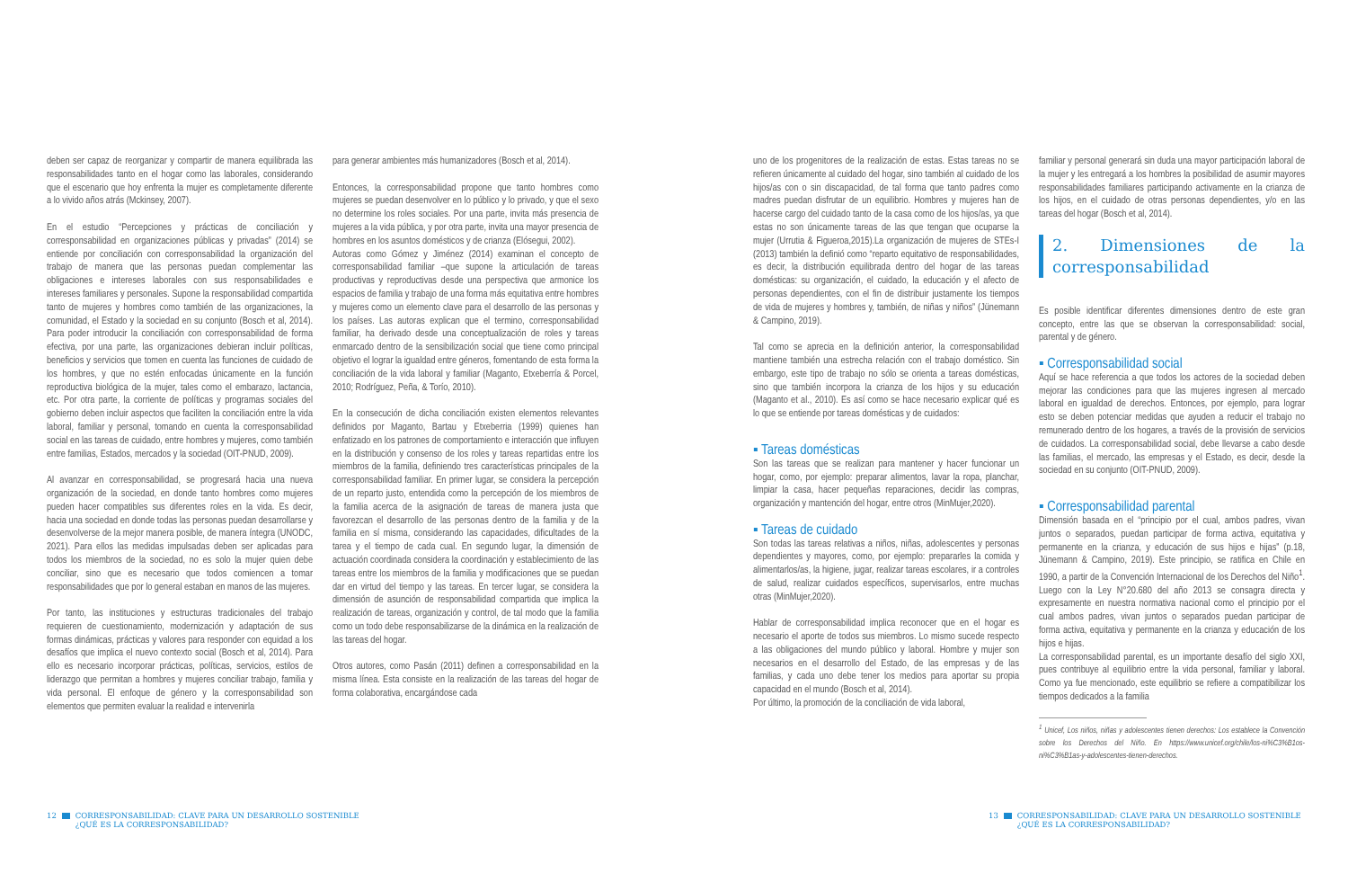deben ser capaz de reorganizar y compartir de manera equilibrada las responsabilidades tanto en el hogar como las laborales, considerando que el escenario que hoy enfrenta la mujer es completamente diferente a lo vivido años atrás (Mckinsey, 2007).
En el estudio “Percepciones y prácticas de conciliación y corresponsabilidad en organizaciones públicas y privadas” (2014) se entiende por conciliación con corresponsabilidad la organización del trabajo de manera que las personas puedan complementar las obligaciones e intereses laborales con sus responsabilidades e intereses familiares y personales. Supone la responsabilidad compartida tanto de mujeres y hombres como también de las organizaciones, la comunidad, el Estado y la sociedad en su conjunto (Bosch et al, 2014). Para poder introducir la conciliación con corresponsabilidad de forma efectiva, por una parte, las organizaciones debieran incluir políticas, beneficios y servicios que tomen en cuenta las funciones de cuidado de los hombres, y que no estén enfocadas únicamente en la función reproductiva biológica de la mujer, tales como el embarazo, lactancia, etc. Por otra parte, la corriente de políticas y programas sociales del gobierno deben incluir aspectos que faciliten la conciliación entre la vida laboral, familiar y personal, tomando en cuenta la corresponsabilidad social en las tareas de cuidado, entre hombres y mujeres, como también entre familias, Estados, mercados y la sociedad (OIT-PNUD, 2009).
Al avanzar en corresponsabilidad, se progresará hacia una nueva organización de la sociedad, en donde tanto hombres como mujeres pueden hacer compatibles sus diferentes roles en la vida. Es decir, hacia una sociedad en donde todas las personas puedan desarrollarse y desenvolverse de la mejor manera posible, de manera íntegra (UNODC, 2021). Para ellos las medidas impulsadas deben ser aplicadas para todos los miembros de la sociedad, no es solo la mujer quien debe conciliar, sino que es necesario que todos comiencen a tomar responsabilidades que por lo general estaban en manos de las mujeres.
Por tanto, las instituciones y estructuras tradicionales del trabajo requieren de cuestionamiento, modernización y adaptación de sus formas dinámicas, prácticas y valores para responder con equidad a los desafíos que implica el nuevo contexto social (Bosch et al, 2014). Para ello es necesario incorporar prácticas, políticas, servicios, estilos de liderazgo que permitan a hombres y mujeres conciliar trabajo, familia y vida personal. El enfoque de género y la corresponsabilidad son elementos que permiten evaluar la realidad e intervenirla
para generar ambientes más humanizadores (Bosch et al, 2014).
Entonces, la corresponsabilidad propone que tanto hombres como mujeres se puedan desenvolver en lo público y lo privado, y que el sexo no determine los roles sociales. Por una parte, invita más presencia de mujeres a la vida pública, y por otra parte, invita una mayor presencia de hombres en los asuntos domésticos y de crianza (Elósegui, 2002).
Autoras como Gómez y Jiménez (2014) examinan el concepto de corresponsabilidad familiar –que supone la articulación de tareas productivas y reproductivas desde una perspectiva que armonice los espacios de familia y trabajo de una forma más equitativa entre hombres y mujeres como un elemento clave para el desarrollo de las personas y los países. Las autoras explican que el termino, corresponsabilidad familiar, ha derivado desde una conceptualización de roles y tareas enmarcado dentro de la sensibilización social que tiene como principal objetivo el lograr la igualdad entre géneros, fomentando de esta forma la conciliación de la vida laboral y familiar (Maganto, Etxeberría & Porcel, 2010; Rodríguez, Peña, & Torío, 2010).
En la consecución de dicha conciliación existen elementos relevantes definidos por Maganto, Bartau y Etxeberria (1999) quienes han enfatizado en los patrones de comportamiento e interacción que influyen en la distribución y consenso de los roles y tareas repartidas entre los miembros de la familia, definiendo tres características principales de la corresponsabilidad familiar. En primer lugar, se considera la percepción de un reparto justo, entendida como la percepción de los miembros de la familia acerca de la asignación de tareas de manera justa que favorezcan el desarrollo de las personas dentro de la familia y de la familia en sí misma, considerando las capacidades, dificultades de la tarea y el tiempo de cada cual. En segundo lugar, la dimensión de actuación coordinada considera la coordinación y establecimiento de las tareas entre los miembros de la familia y modificaciones que se puedan dar en virtud del tiempo y las tareas. En tercer lugar, se considera la dimensión de asunción de responsabilidad compartida que implica la realización de tareas, organización y control, de tal modo que la familia como un todo debe responsabilizarse de la dinámica en la realización de las tareas del hogar.
Otros autores, como Pasán (2011) definen a corresponsabilidad en la misma línea. Esta consiste en la realización de las tareas del hogar de forma colaborativa, encargándose cada
12 CORRESPONSABILIDAD: CLAVE PARA UN DESARROLLO SOSTENIBLE
¿QUÉ ES LA CORRESPONSABILIDAD?
uno de los progenitores de la realización de estas. Estas tareas no se refieren únicamente al cuidado del hogar, sino también al cuidado de los hijos/as con o sin discapacidad, de tal forma que tanto padres como madres puedan disfrutar de un equilibrio. Hombres y mujeres han de hacerse cargo del cuidado tanto de la casa como de los hijos/as, ya que estas no son únicamente tareas de las que tengan que ocuparse la mujer (Urrutia & Figueroa,2015).La organización de mujeres de STEs-I (2013) también la definió como “reparto equitativo de responsabilidades, es decir, la distribución equilibrada dentro del hogar de las tareas domésticas: su organización, el cuidado, la educación y el afecto de personas dependientes, con el fin de distribuir justamente los tiempos de vida de mujeres y hombres y, también, de niñas y niños” (Jünemann & Campino, 2019).
Tal como se aprecia en la definición anterior, la corresponsabilidad mantiene también una estrecha relación con el trabajo doméstico. Sin embargo, este tipo de trabajo no sólo se orienta a tareas domésticas, sino que también incorpora la crianza de los hijos y su educación (Maganto et al., 2010). Es así como se hace necesario explicar qué es lo que se entiende por tareas domésticas y de cuidados:
▪ Tareas domésticas
Son las tareas que se realizan para mantener y hacer funcionar un hogar, como, por ejemplo: preparar alimentos, lavar la ropa, planchar, limpiar la casa, hacer pequeñas reparaciones, decidir las compras, organización y mantención del hogar, entre otros (MinMujer,2020).
▪ Tareas de cuidado
Son todas las tareas relativas a niños, niñas, adolescentes y personas dependientes y mayores, como, por ejemplo: prepararles la comida y alimentarlos/as, la higiene, jugar, realizar tareas escolares, ir a controles de salud, realizar cuidados específicos, supervisarlos, entre muchas otras (MinMujer,2020).
Hablar de corresponsabilidad implica reconocer que en el hogar es necesario el aporte de todos sus miembros. Lo mismo sucede respecto a las obligaciones del mundo público y laboral. Hombre y mujer son necesarios en el desarrollo del Estado, de las empresas y de las familias, y cada uno debe tener los medios para aportar su propia capacidad en el mundo (Bosch et al, 2014).
Por último, la promoción de la conciliación de vida laboral,
familiar y personal generará sin duda una mayor participación laboral de la mujer y les entregará a los hombres la posibilidad de asumir mayores responsabilidades familiares participando activamente en la crianza de los hijos, en el cuidado de otras personas dependientes, y/o en las tareas del hogar (Bosch et al, 2014).
2. Dimensiones de la corresponsabilidad
Es posible identificar diferentes dimensiones dentro de este gran concepto, entre las que se observan la corresponsabilidad: social, parental y de género.
▪ Corresponsabilidad social
Aquí se hace referencia a que todos los actores de la sociedad deben mejorar las condiciones para que las mujeres ingresen al mercado laboral en igualdad de derechos. Entonces, por ejemplo, para lograr esto se deben potenciar medidas que ayuden a reducir el trabajo no remunerado dentro de los hogares, a través de la provisión de servicios de cuidados. La corresponsabilidad social, debe llevarse a cabo desde las familias, el mercado, las empresas y el Estado, es decir, desde la sociedad en su conjunto (OIT-PNUD, 2009).
▪ Corresponsabilidad parental
Dimensión basada en el “principio por el cual, ambos padres, vivan juntos o separados, puedan participar de forma activa, equitativa y permanente en la crianza, y educación de sus hijos e hijas” (p.18, Jünemann & Campino, 2019). Este principio, se ratifica en Chile en 1990, a partir de la Convención Internacional de los Derechos del Niño<sup>1</sup>. Luego con la Ley N°20.680 del año 2013 se consagra directa y expresamente en nuestra normativa nacional como el principio por el cual ambos padres, vivan juntos o separados puedan participar de forma activa, equitativa y permanente en la crianza y educación de los hijos e hijas.
La corresponsabilidad parental, es un importante desafío del siglo XXI, pues contribuye al equilibrio entre la vida personal, familiar y laboral. Como ya fue mencionado, este equilibrio se refiere a compatibilizar los tiempos dedicados a la familia
<sup>1</sup> Unicef, Los niños, niñas y adolescentes tienen derechos: Los establece la Convención sobre los Derechos del Niño. En https://www.unicef.org/chile/los-ni%C3%B1os-ni%C3%B1as-y-adolescentes-tienen-derechos.
13 CORRESPONSABILIDAD: CLAVE PARA UN DESARROLLO SOSTENIBLE
¿QUÉ ES LA CORRESPONSABILIDAD?